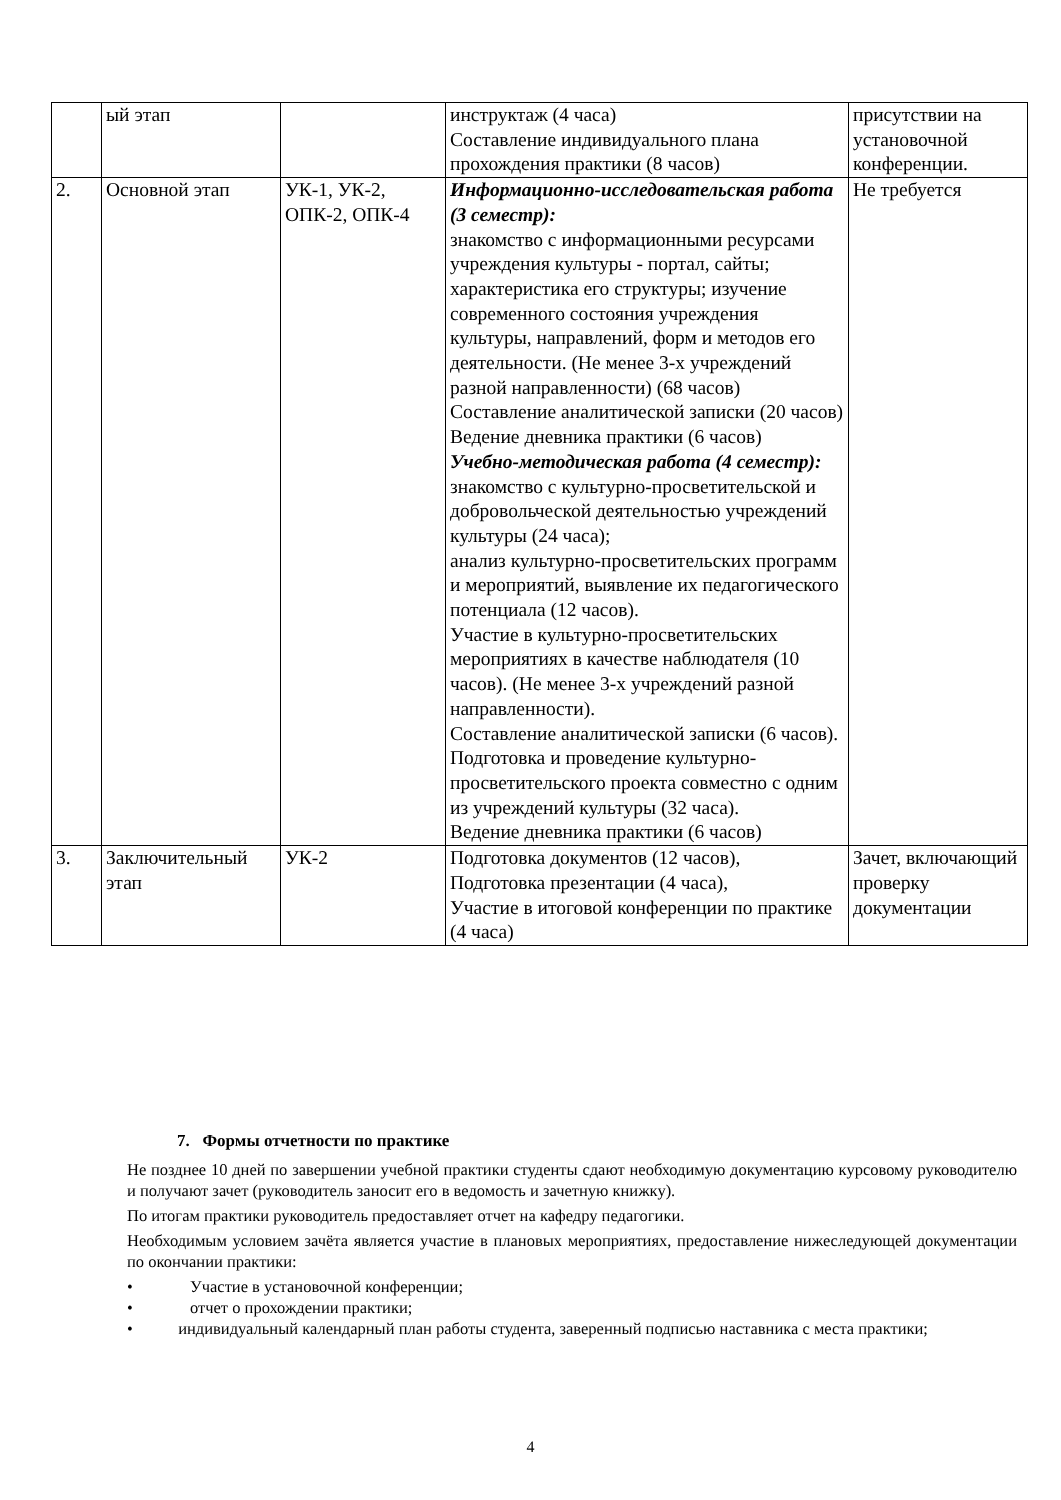| | ый этап | | инструктаж (4 часа) Составление индивидуального плана прохождения практики (8 часов) | присутствии на установочной конференции. |
| 2. | Основной этап | УК-1, УК-2, ОПК-2, ОПК-4 | Информационно-исследовательская работа (3 семестр): знакомство с информационными ресурсами учреждения культуры - портал, сайты; характеристика его структуры; изучение современного состояния учреждения культуры, направлений, форм и методов его деятельности. (Не менее 3-х учреждений разной направленности) (68 часов) Составление аналитической записки (20 часов) Ведение дневника практики (6 часов) Учебно-методическая работа (4 семестр): знакомство с культурно-просветительской и добровольческой деятельностью учреждений культуры (24 часа); анализ культурно-просветительских программ и мероприятий, выявление их педагогического потенциала (12 часов). Участие в культурно-просветительских мероприятиях в качестве наблюдателя (10 часов). (Не менее 3-х учреждений разной направленности). Составление аналитической записки (6 часов). Подготовка и проведение культурно-просветительского проекта совместно с одним из учреждений культуры (32 часа). Ведение дневника практики (6 часов) | Не требуется |
| 3. | Заключительный этап | УК-2 | Подготовка документов (12 часов), Подготовка презентации (4 часа), Участие в итоговой конференции по практике (4 часа) | Зачет, включающий проверку документации |
7. Формы отчетности по практике
Не позднее 10 дней по завершении учебной практики студенты сдают необходимую документацию курсовому руководителю и получают зачет (руководитель заносит его в ведомость и зачетную книжку).
По итогам практики руководитель предоставляет отчет на кафедру педагогики.
Необходимым условием зачёта является участие в плановых мероприятиях, предоставление нижеследующей документации по окончании практики:
• Участие в установочной конференции;
• отчет о прохождении практики;
• индивидуальный календарный план работы студента, заверенный подписью наставника с места практики;
4